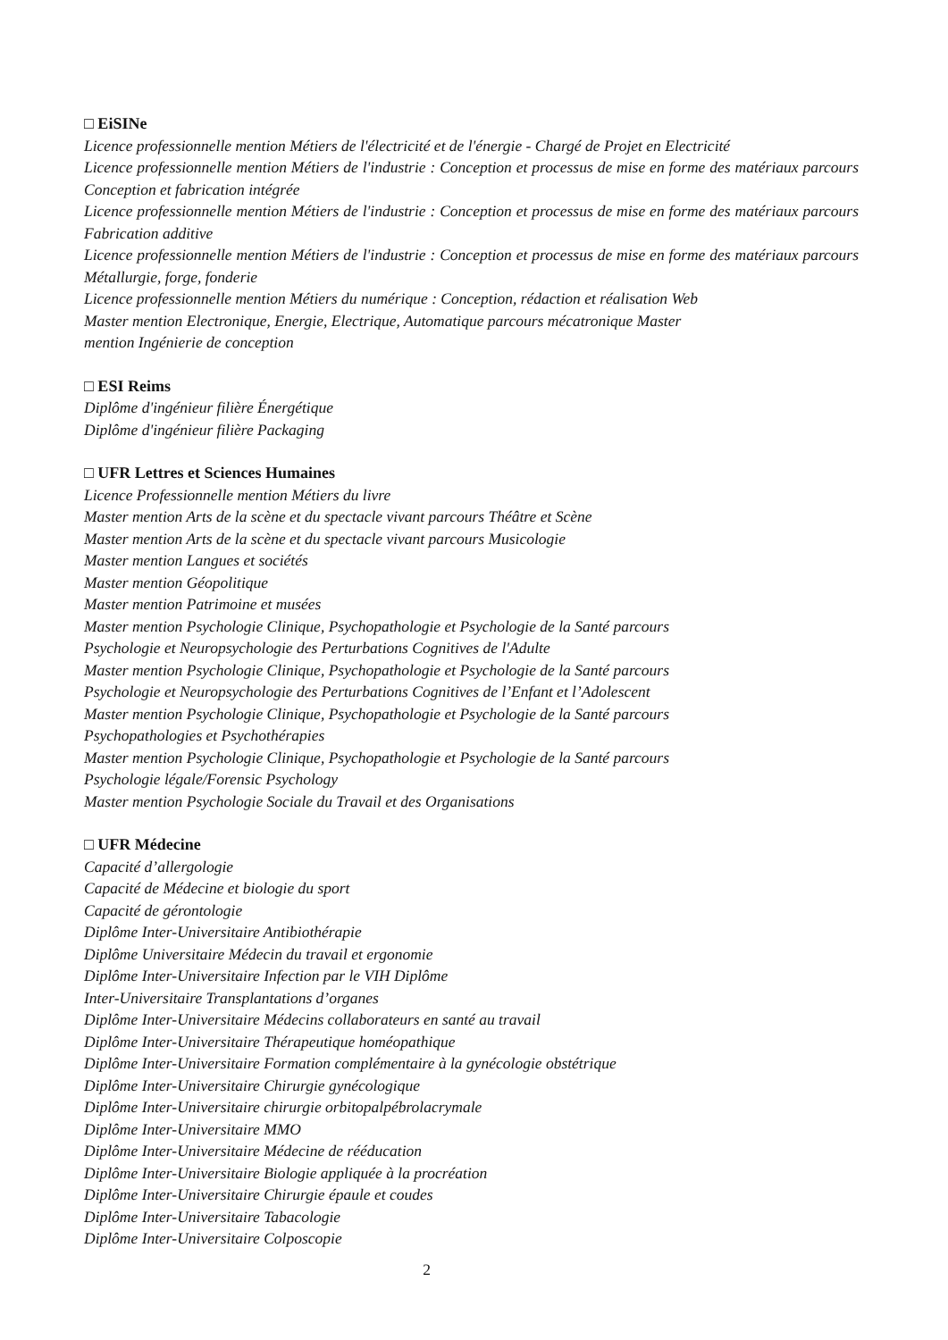□ EiSINe
Licence professionnelle mention Métiers de l'électricité et de l'énergie - Chargé de Projet en Electricité
Licence professionnelle mention Métiers de l'industrie : Conception et processus de mise en forme des matériaux parcours Conception et fabrication intégrée
Licence professionnelle mention Métiers de l'industrie : Conception et processus de mise en forme des matériaux parcours Fabrication additive
Licence professionnelle mention Métiers de l'industrie : Conception et processus de mise en forme des matériaux parcours Métallurgie, forge, fonderie
Licence professionnelle mention Métiers du numérique : Conception, rédaction et réalisation Web
Master mention Electronique, Energie, Electrique, Automatique parcours mécatronique Master
mention Ingénierie de conception
□ ESI Reims
Diplôme d'ingénieur filière Énergétique
Diplôme d'ingénieur filière Packaging
□ UFR Lettres et Sciences Humaines
Licence Professionnelle mention Métiers du livre
Master mention Arts de la scène et du spectacle vivant parcours Théâtre et Scène
Master mention Arts de la scène et du spectacle vivant parcours Musicologie
Master mention Langues et sociétés
Master mention Géopolitique
Master mention Patrimoine et musées
Master mention Psychologie Clinique, Psychopathologie et Psychologie de la Santé parcours
Psychologie et Neuropsychologie des Perturbations Cognitives de l'Adulte
Master mention Psychologie Clinique, Psychopathologie et Psychologie de la Santé parcours
Psychologie et Neuropsychologie des Perturbations Cognitives de l’Enfant et l’Adolescent
Master mention Psychologie Clinique, Psychopathologie et Psychologie de la Santé parcours
Psychopathologies et Psychothérapies
Master mention Psychologie Clinique, Psychopathologie et Psychologie de la Santé parcours
Psychologie légale/Forensic Psychology
Master mention Psychologie Sociale du Travail et des Organisations
□ UFR Médecine
Capacité d’allergologie
Capacité de Médecine et biologie du sport
Capacité de gérontologie
Diplôme Inter-Universitaire Antibiothérapie
Diplôme Universitaire Médecin du travail et ergonomie
Diplôme Inter-Universitaire Infection par le VIH Diplôme
Inter-Universitaire Transplantations d’organes
Diplôme Inter-Universitaire Médecins collaborateurs en santé au travail
Diplôme Inter-Universitaire Thérapeutique homéopathique
Diplôme Inter-Universitaire Formation complémentaire à la gynécologie obstétrique
Diplôme Inter-Universitaire Chirurgie gynécologique
Diplôme Inter-Universitaire chirurgie orbitopalpébrolacrymale
Diplôme Inter-Universitaire MMO
Diplôme Inter-Universitaire Médecine de rééducation
Diplôme Inter-Universitaire Biologie appliquée à la procréation
Diplôme Inter-Universitaire Chirurgie épaule et coudes
Diplôme Inter-Universitaire Tabacologie
Diplôme Inter-Universitaire Colposcopie
2